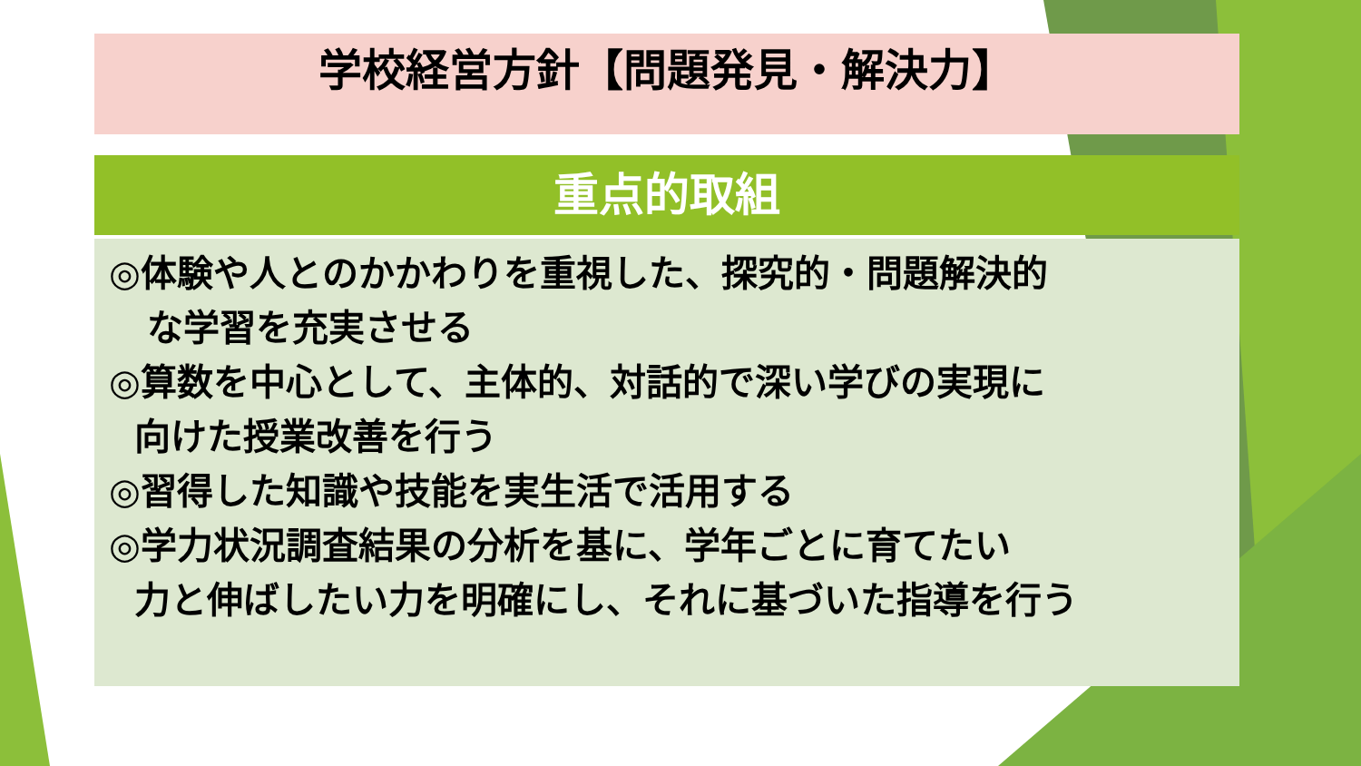学校経営方針【問題発見・解決力】
重点的取組
◎体験や人とのかかわりを重視した、探究的・問題解決的
な学習を充実させる
◎算数を中心として、主体的、対話的で深い学びの実現に
向けた授業改善を行う
◎習得した知識や技能を実生活で活用する
◎学力状況調査結果の分析を基に、学年ごとに育てたい
力と伸ばしたい力を明確にし、それに基づいた指導を行う